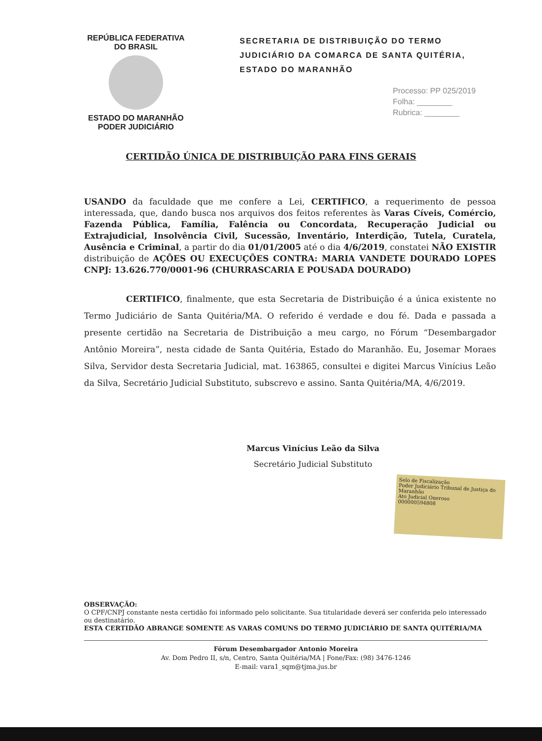REPÚBLICA FEDERATIVA
DO BRASIL
ESTADO DO MARANHÃO
PODER JUDICIÁRIO
SECRETARIA DE DISTRIBUIÇÃO DO TERMO JUDICIÁRIO DA COMARCA DE SANTA QUITÉRIA, ESTADO DO MARANHÃO
Processo: PP 025/2019
Folha: ________
Rubrica: ________
CERTIDÃO ÚNICA DE DISTRIBUIÇÃO PARA FINS GERAIS
USANDO da faculdade que me confere a Lei, CERTIFICO, a requerimento de pessoa interessada, que, dando busca nos arquivos dos feitos referentes às Varas Cíveis, Comércio, Fazenda Pública, Família, Falência ou Concordata, Recuperação Judicial ou Extrajudicial, Insolvência Civil, Sucessão, Inventário, Interdição, Tutela, Curatela, Ausência e Criminal, a partir do dia 01/01/2005 até o dia 4/6/2019, constatei NÃO EXISTIR distribuição de AÇÕES OU EXECUÇÕES CONTRA: MARIA VANDETE DOURADO LOPES CNPJ: 13.626.770/0001-96 (CHURRASCARIA E POUSADA DOURADO)
     CERTIFICO, finalmente, que esta Secretaria de Distribuição é a única existente no Termo Judiciário de Santa Quitéria/MA. O referido é verdade e dou fé. Dada e passada a presente certidão na Secretaria de Distribuição a meu cargo, no Fórum “Desembargador Antônio Moreira”, nesta cidade de Santa Quitéria, Estado do Maranhão. Eu, Josemar Moraes Silva, Servidor desta Secretaria Judicial, mat. 163865, consultei e digitei Marcus Vinícius Leão da Silva, Secretário Judicial Substituto, subscrevo e assino. Santa Quitéria/MA, 4/6/2019.
Marcus Vinícius Leão da Silva
Secretário Judicial Substituto
Selo de Fiscalização
Poder Judiciário Tribunal de Justiça do Maranhão
Ato Judicial Oneroso
000000594808
OBSERVAÇÃO:
O CPF/CNPJ constante nesta certidão foi informado pelo solicitante. Sua titularidade deverá ser conferida pelo interessado ou destinatário.
ESTA CERTIDÃO ABRANGE SOMENTE AS VARAS COMUNS DO TERMO JUDICIÁRIO DE SANTA QUITÉRIA/MA
Fórum Desembargador Antonio Moreira
Av. Dom Pedro II, s/n, Centro, Santa Quitéria/MA | Fone/Fax: (98) 3476-1246
E-mail: vara1_sqm@tjma.jus.br